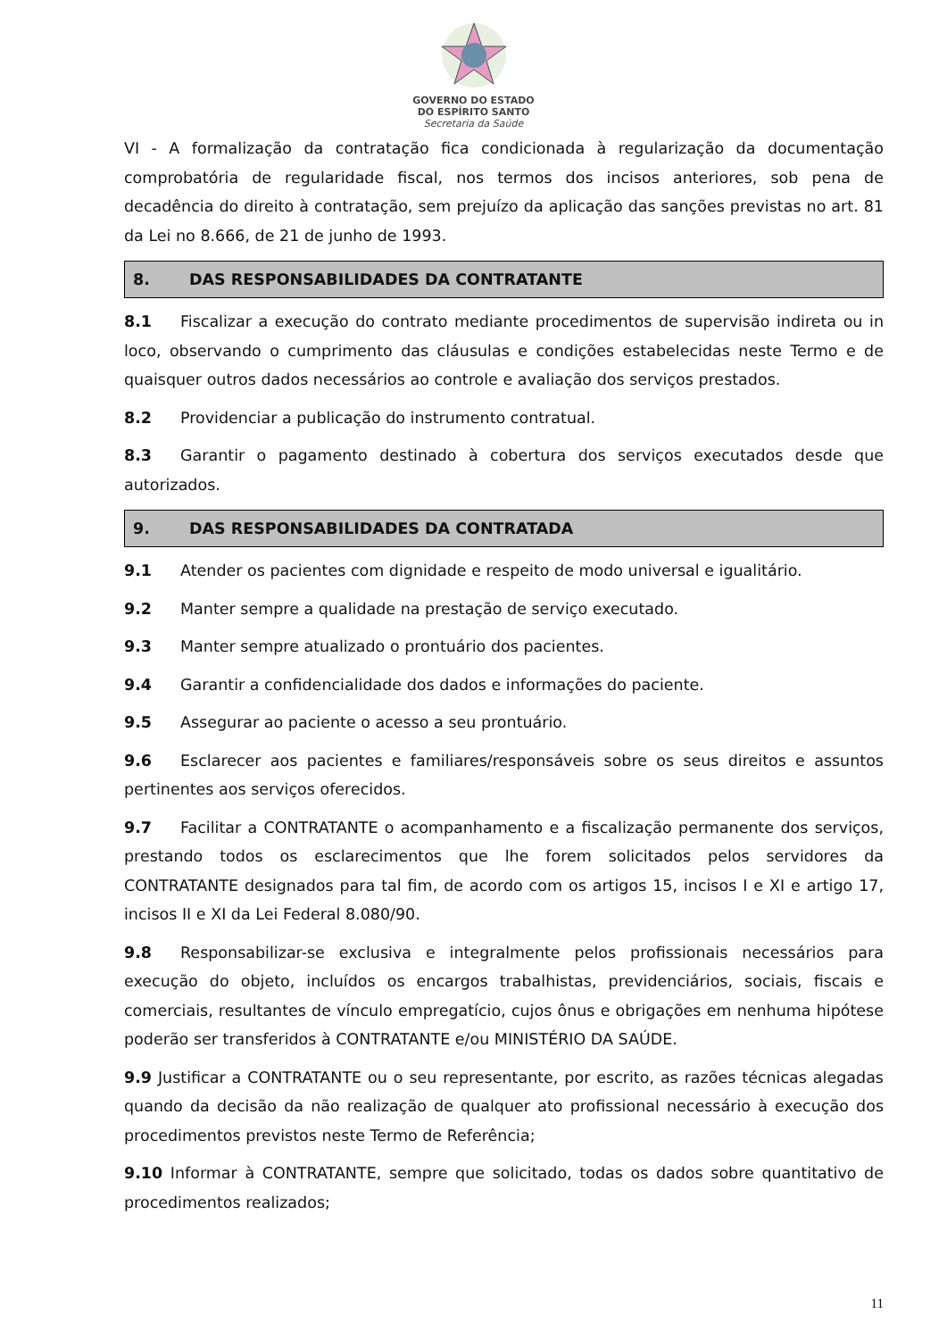GOVERNO DO ESTADO
DO ESPÍRITO SANTO
Secretaria da Saúde
VI - A formalização da contratação fica condicionada à regularização da documentação comprobatória de regularidade fiscal, nos termos dos incisos anteriores, sob pena de decadência do direito à contratação, sem prejuízo da aplicação das sanções previstas no art. 81 da Lei no 8.666, de 21 de junho de 1993.
8. DAS RESPONSABILIDADES DA CONTRATANTE
8.1 Fiscalizar a execução do contrato mediante procedimentos de supervisão indireta ou in loco, observando o cumprimento das cláusulas e condições estabelecidas neste Termo e de quaisquer outros dados necessários ao controle e avaliação dos serviços prestados.
8.2 Providenciar a publicação do instrumento contratual.
8.3 Garantir o pagamento destinado à cobertura dos serviços executados desde que autorizados.
9. DAS RESPONSABILIDADES DA CONTRATADA
9.1 Atender os pacientes com dignidade e respeito de modo universal e igualitário.
9.2 Manter sempre a qualidade na prestação de serviço executado.
9.3 Manter sempre atualizado o prontuário dos pacientes.
9.4 Garantir a confidencialidade dos dados e informações do paciente.
9.5 Assegurar ao paciente o acesso a seu prontuário.
9.6 Esclarecer aos pacientes e familiares/responsáveis sobre os seus direitos e assuntos pertinentes aos serviços oferecidos.
9.7 Facilitar a CONTRATANTE o acompanhamento e a fiscalização permanente dos serviços, prestando todos os esclarecimentos que lhe forem solicitados pelos servidores da CONTRATANTE designados para tal fim, de acordo com os artigos 15, incisos I e XI e artigo 17, incisos II e XI da Lei Federal 8.080/90.
9.8 Responsabilizar-se exclusiva e integralmente pelos profissionais necessários para execução do objeto, incluídos os encargos trabalhistas, previdenciários, sociais, fiscais e comerciais, resultantes de vínculo empregatício, cujos ônus e obrigações em nenhuma hipótese poderão ser transferidos à CONTRATANTE e/ou MINISTÉRIO DA SAÚDE.
9.9 Justificar a CONTRATANTE ou o seu representante, por escrito, as razões técnicas alegadas quando da decisão da não realização de qualquer ato profissional necessário à execução dos procedimentos previstos neste Termo de Referência;
9.10 Informar à CONTRATANTE, sempre que solicitado, todas os dados sobre quantitativo de procedimentos realizados;
11